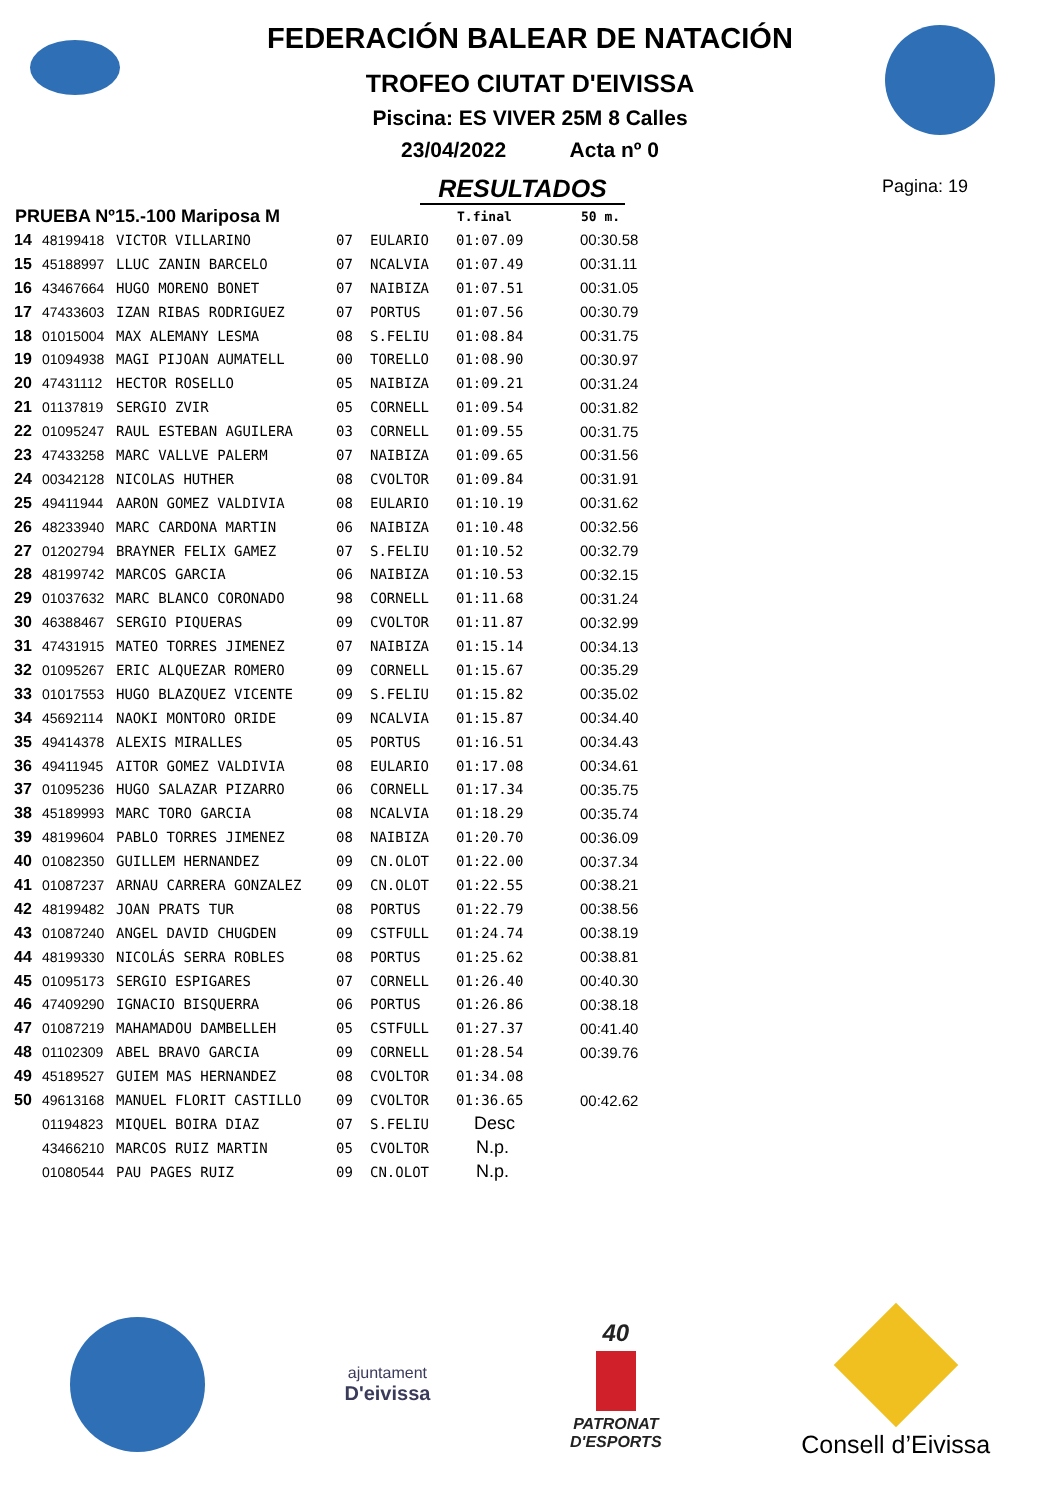FEDERACIÓN BALEAR DE NATACIÓN
TROFEO CIUTAT D'EIVISSA
Piscina: ES VIVER 25M 8 Calles
23/04/2022 Acta nº 0
RESULTADOS
Pagina: 19
| PRUEBA Nº15.-100 Mariposa M | | | | | T.final | 50 m. |
| --- | --- | --- | --- | --- | --- | --- |
| 14 | 48199418 | VICTOR VILLARINO | 07 | EULARIO | 01:07.09 | 00:30.58 |
| 15 | 45188997 | LLUC ZANIN BARCELO | 07 | NCALVIA | 01:07.49 | 00:31.11 |
| 16 | 43467664 | HUGO MORENO BONET | 07 | NAIBIZA | 01:07.51 | 00:31.05 |
| 17 | 47433603 | IZAN RIBAS RODRIGUEZ | 07 | PORTUS | 01:07.56 | 00:30.79 |
| 18 | 01015004 | MAX ALEMANY LESMA | 08 | S.FELIU | 01:08.84 | 00:31.75 |
| 19 | 01094938 | MAGI PIJOAN AUMATELL | 00 | TORELLO | 01:08.90 | 00:30.97 |
| 20 | 47431112 | HECTOR ROSELLO | 05 | NAIBIZA | 01:09.21 | 00:31.24 |
| 21 | 01137819 | SERGIO ZVIR | 05 | CORNELL | 01:09.54 | 00:31.82 |
| 22 | 01095247 | RAUL ESTEBAN AGUILERA | 03 | CORNELL | 01:09.55 | 00:31.75 |
| 23 | 47433258 | MARC VALLVE PALERM | 07 | NAIBIZA | 01:09.65 | 00:31.56 |
| 24 | 00342128 | NICOLAS HUTHER | 08 | CVOLTOR | 01:09.84 | 00:31.91 |
| 25 | 49411944 | AARON GOMEZ VALDIVIA | 08 | EULARIO | 01:10.19 | 00:31.62 |
| 26 | 48233940 | MARC CARDONA MARTIN | 06 | NAIBIZA | 01:10.48 | 00:32.56 |
| 27 | 01202794 | BRAYNER FELIX GAMEZ | 07 | S.FELIU | 01:10.52 | 00:32.79 |
| 28 | 48199742 | MARCOS GARCIA | 06 | NAIBIZA | 01:10.53 | 00:32.15 |
| 29 | 01037632 | MARC BLANCO CORONADO | 98 | CORNELL | 01:11.68 | 00:31.24 |
| 30 | 46388467 | SERGIO PIQUERAS | 09 | CVOLTOR | 01:11.87 | 00:32.99 |
| 31 | 47431915 | MATEO TORRES JIMENEZ | 07 | NAIBIZA | 01:15.14 | 00:34.13 |
| 32 | 01095267 | ERIC ALQUEZAR ROMERO | 09 | CORNELL | 01:15.67 | 00:35.29 |
| 33 | 01017553 | HUGO BLAZQUEZ VICENTE | 09 | S.FELIU | 01:15.82 | 00:35.02 |
| 34 | 45692114 | NAOKI MONTORO ORIDE | 09 | NCALVIA | 01:15.87 | 00:34.40 |
| 35 | 49414378 | ALEXIS MIRALLES | 05 | PORTUS | 01:16.51 | 00:34.43 |
| 36 | 49411945 | AITOR GOMEZ VALDIVIA | 08 | EULARIO | 01:17.08 | 00:34.61 |
| 37 | 01095236 | HUGO SALAZAR PIZARRO | 06 | CORNELL | 01:17.34 | 00:35.75 |
| 38 | 45189993 | MARC TORO GARCIA | 08 | NCALVIA | 01:18.29 | 00:35.74 |
| 39 | 48199604 | PABLO TORRES JIMENEZ | 08 | NAIBIZA | 01:20.70 | 00:36.09 |
| 40 | 01082350 | GUILLEM HERNANDEZ | 09 | CN.OLOT | 01:22.00 | 00:37.34 |
| 41 | 01087237 | ARNAU CARRERA GONZALEZ | 09 | CN.OLOT | 01:22.55 | 00:38.21 |
| 42 | 48199482 | JOAN PRATS TUR | 08 | PORTUS | 01:22.79 | 00:38.56 |
| 43 | 01087240 | ANGEL DAVID CHUGDEN | 09 | CSTFULL | 01:24.74 | 00:38.19 |
| 44 | 48199330 | NICOLÁS SERRA ROBLES | 08 | PORTUS | 01:25.62 | 00:38.81 |
| 45 | 01095173 | SERGIO ESPIGARES | 07 | CORNELL | 01:26.40 | 00:40.30 |
| 46 | 47409290 | IGNACIO BISQUERRA | 06 | PORTUS | 01:26.86 | 00:38.18 |
| 47 | 01087219 | MAHAMADOU DAMBELLEH | 05 | CSTFULL | 01:27.37 | 00:41.40 |
| 48 | 01102309 | ABEL BRAVO GARCIA | 09 | CORNELL | 01:28.54 | 00:39.76 |
| 49 | 45189527 | GUIEM MAS HERNANDEZ | 08 | CVOLTOR | 01:34.08 | |
| 50 | 49613168 | MANUEL FLORIT CASTILLO | 09 | CVOLTOR | 01:36.65 | 00:42.62 |
| | 01194823 | MIQUEL BOIRA DIAZ | 07 | S.FELIU | Desc | |
| | 43466210 | MARCOS RUIZ MARTIN | 05 | CVOLTOR | N.p. | |
| | 01080544 | PAU PAGES RUIZ | 09 | CN.OLOT | N.p. | |
ajuntament
D'eivissa
40
PATRONAT
D'ESPORTS
Consell d’Eivissa